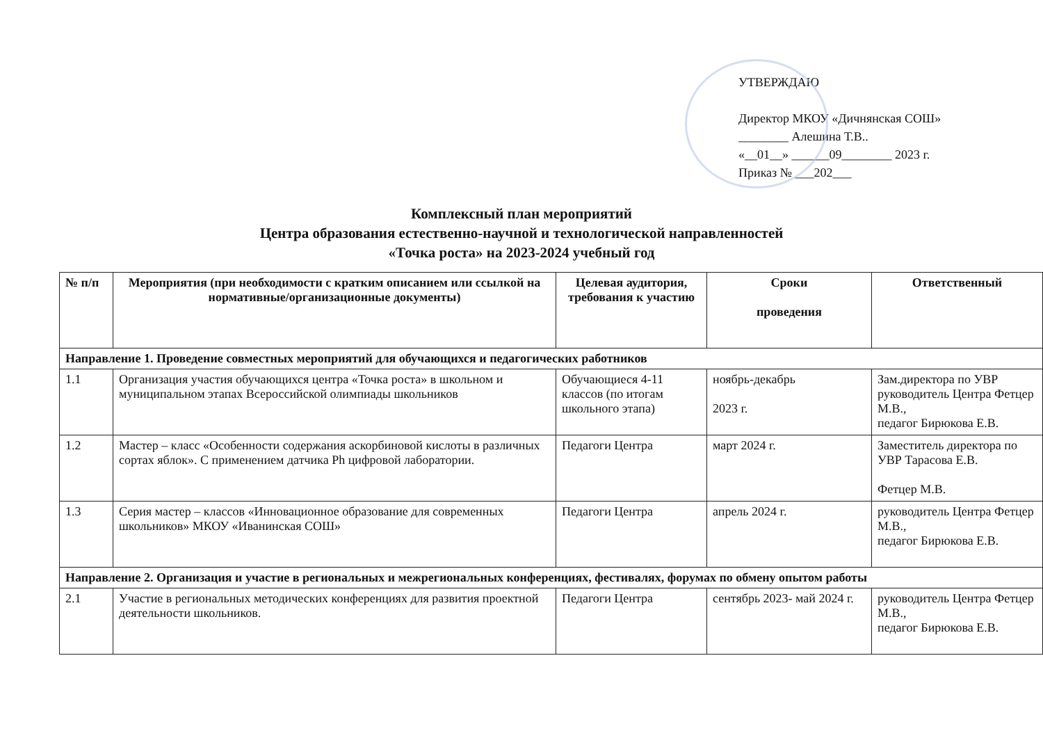УТВЕРЖДАЮ
Директор МКОУ «Дичнянская СОШ»
________ Алешина Т.В..
«__01__» ______09________ 2023 г.
Приказ № ___202___
Комплексный план мероприятий
Центра образования естественно-научной и технологической направленностей
«Точка роста» на 2023-2024 учебный год
| № п/п | Мероприятия (при необходимости с кратким описанием или ссылкой на нормативные/организационные документы) | Целевая аудитория, требования к участию | Сроки проведения | Ответственный |
| --- | --- | --- | --- | --- |
| Направление 1. Проведение совместных мероприятий для обучающихся и педагогических работников | | | | |
| 1.1 | Организация участия обучающихся центра «Точка роста» в школьном и муниципальном этапах Всероссийской олимпиады школьников | Обучающиеся 4-11 классов (по итогам школьного этапа) | ноябрь-декабрь 2023 г. | Зам.директора по УВР руководитель Центра Фетцер М.В., педагог Бирюкова Е.В. |
| 1.2 | Мастер – класс «Особенности содержания аскорбиновой кислоты в различных сортах яблок». С применением датчика Ph цифровой лаборатории. | Педагоги Центра | март 2024 г. | Заместитель директора по УВР Тарасова Е.В. Фетцер М.В. |
| 1.3 | Серия мастер – классов «Инновационное образование для современных школьников» МКОУ «Иванинская СОШ» | Педагоги Центра | апрель 2024 г. | руководитель Центра Фетцер М.В., педагог Бирюкова Е.В. |
| Направление 2. Организация и участие в региональных и межрегиональных конференциях, фестивалях, форумах по обмену опытом работы | | | | |
| 2.1 | Участие в региональных методических конференциях для развития проектной деятельности школьников. | Педагоги Центра | сентябрь 2023- май 2024 г. | руководитель Центра Фетцер М.В., педагог Бирюкова Е.В. |